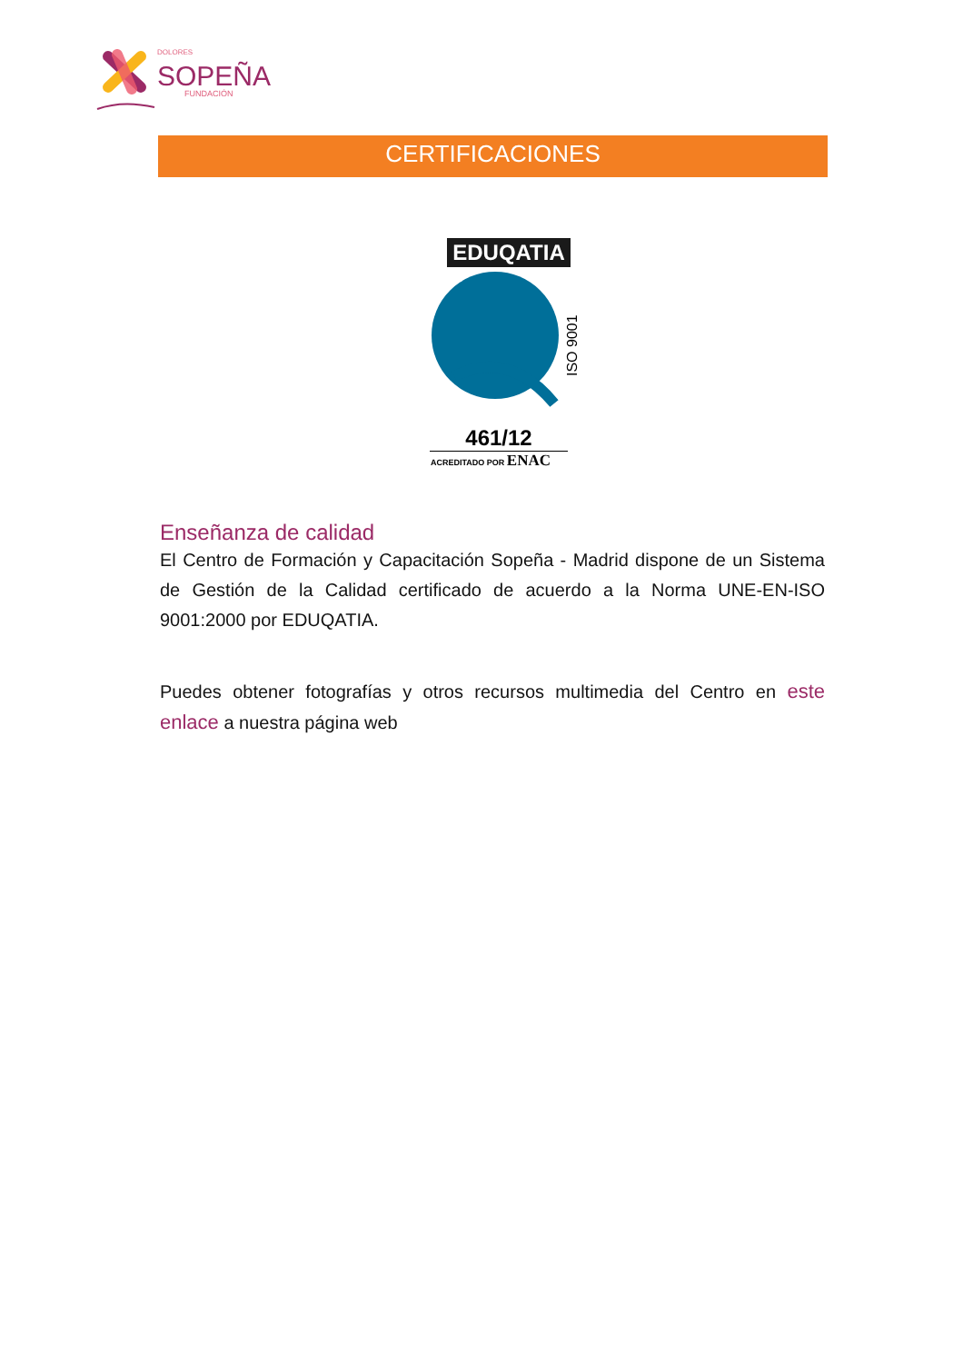DOLORES
SOPEÑA
FUNDACIÓN
CERTIFICACIONES
EDUQATIA
ISO 9001
461/12
ACREDITADO POR ENAC
Enseñanza de calidad
El Centro de Formación y Capacitación Sopeña - Madrid dispone de un Sistema de Gestión de la Calidad certificado de acuerdo a la Norma UNE-EN-ISO 9001:2000 por EDUQATIA.
Puedes obtener fotografías y otros recursos multimedia del Centro en este enlace a nuestra página web